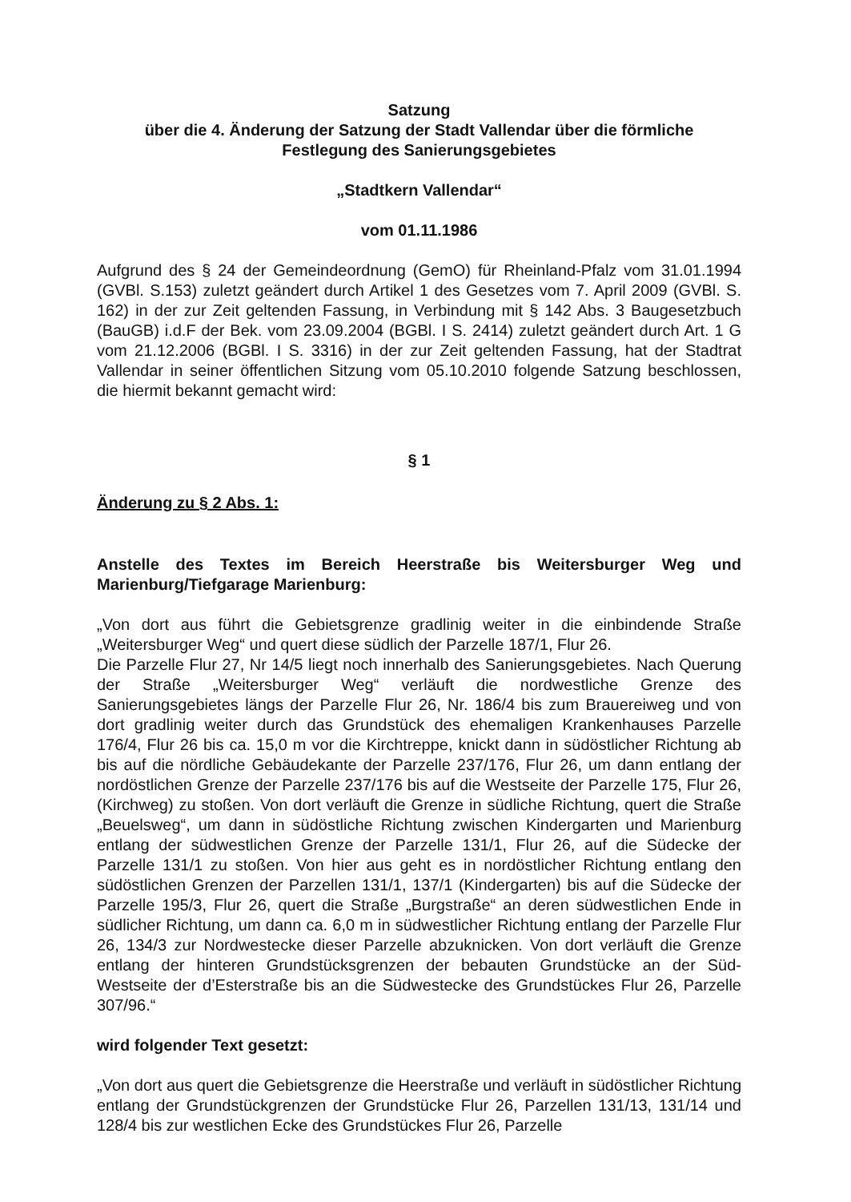Satzung
über die 4. Änderung der Satzung der Stadt Vallendar über die förmliche
Festlegung des Sanierungsgebietes
„Stadtkern Vallendar“
vom 01.11.1986
Aufgrund des § 24 der Gemeindeordnung (GemO) für Rheinland-Pfalz vom 31.01.1994 (GVBl. S.153) zuletzt geändert durch Artikel 1 des Gesetzes vom 7. April 2009 (GVBl. S. 162) in der zur Zeit geltenden Fassung, in Verbindung mit § 142 Abs. 3 Baugesetzbuch (BauGB) i.d.F der Bek. vom 23.09.2004 (BGBl. I S. 2414) zuletzt geändert durch Art. 1 G vom 21.12.2006 (BGBl. I S. 3316) in der zur Zeit geltenden Fassung, hat der Stadtrat Vallendar in seiner öffentlichen Sitzung vom 05.10.2010 folgende Satzung beschlossen, die hiermit bekannt gemacht wird:
§ 1
Änderung zu § 2 Abs. 1:
Anstelle des Textes im Bereich Heerstraße bis Weitersburger Weg und Marienburg/Tiefgarage Marienburg:
„Von dort aus führt die Gebietsgrenze gradlinig weiter in die einbindende Straße „Weitersburger Weg“ und quert diese südlich der Parzelle 187/1, Flur 26.
Die Parzelle Flur 27, Nr 14/5 liegt noch innerhalb des Sanierungsgebietes. Nach Querung der Straße „Weitersburger Weg“ verläuft die nordwestliche Grenze des Sanierungsgebietes längs der Parzelle Flur 26, Nr. 186/4 bis zum Brauereiweg und von dort gradlinig weiter durch das Grundstück des ehemaligen Krankenhauses Parzelle 176/4, Flur 26 bis ca. 15,0 m vor die Kirchtreppe, knickt dann in südöstlicher Richtung ab bis auf die nördliche Gebäudekante der Parzelle 237/176, Flur 26, um dann entlang der nordöstlichen Grenze der Parzelle 237/176 bis auf die Westseite der Parzelle 175, Flur 26, (Kirchweg) zu stoßen. Von dort verläuft die Grenze in südliche Richtung, quert die Straße „Beuelsweg“, um dann in südöstliche Richtung zwischen Kindergarten und Marienburg entlang der südwestlichen Grenze der Parzelle 131/1, Flur 26, auf die Südecke der Parzelle 131/1 zu stoßen. Von hier aus geht es in nordöstlicher Richtung entlang den südöstlichen Grenzen der Parzellen 131/1, 137/1 (Kindergarten) bis auf die Südecke der Parzelle 195/3, Flur 26, quert die Straße „Burgstraße“ an deren südwestlichen Ende in südlicher Richtung, um dann ca. 6,0 m in südwestlicher Richtung entlang der Parzelle Flur 26, 134/3 zur Nordwestecke dieser Parzelle abzuknicken. Von dort verläuft die Grenze entlang der hinteren Grundstücksgrenzen der bebauten Grundstücke an der Süd-Westseite der d’Esterstraße bis an die Südwestecke des Grundstückes Flur 26, Parzelle 307/96.“
wird folgender Text gesetzt:
„Von dort aus quert die Gebietsgrenze die Heerstraße und verläuft in südöstlicher Richtung entlang der Grundstückgrenzen der Grundstücke Flur 26, Parzellen 131/13, 131/14 und 128/4 bis zur westlichen Ecke des Grundstückes Flur 26, Parzelle